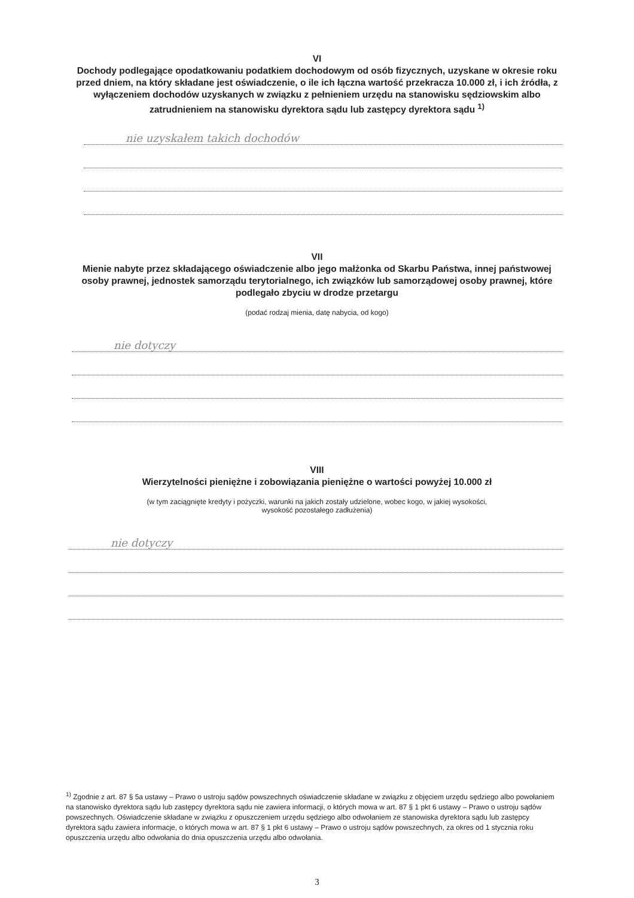VI
Dochody podlegające opodatkowaniu podatkiem dochodowym od osób fizycznych, uzyskane w okresie roku przed dniem, na który składane jest oświadczenie, o ile ich łączna wartość przekracza 10.000 zł, i ich źródła, z wyłączeniem dochodów uzyskanych w związku z pełnieniem urzędu na stanowisku sędziowskim albo zatrudnieniem na stanowisku dyrektora sądu lub zastępcy dyrektora sądu <sup>1)</sup>
nie uzyskałem takich dochodów
VII
Mienie nabyte przez składającego oświadczenie albo jego małżonka od Skarbu Państwa, innej państwowej osoby prawnej, jednostek samorządu terytorialnego, ich związków lub samorządowej osoby prawnej, które podlegało zbyciu w drodze przetargu
(podać rodzaj mienia, datę nabycia, od kogo)
nie dotyczy
VIII
Wierzytelności pieniężne i zobowiązania pieniężne o wartości powyżej 10.000 zł
(w tym zaciągnięte kredyty i pożyczki, warunki na jakich zostały udzielone, wobec kogo, w jakiej wysokości,
wysokość pozostałego zadłużenia)
nie dotyczy
<sup>1)</sup> Zgodnie z art. 87 § 5a ustawy – Prawo o ustroju sądów powszechnych oświadczenie składane w związku z objęciem urzędu sędziego albo powołaniem na stanowisko dyrektora sądu lub zastępcy dyrektora sądu nie zawiera informacji, o których mowa w art. 87 § 1 pkt 6 ustawy – Prawo o ustroju sądów powszechnych. Oświadczenie składane w związku z opuszczeniem urzędu sędziego albo odwołaniem ze stanowiska dyrektora sądu lub zastępcy dyrektora sądu zawiera informacje, o których mowa w art. 87 § 1 pkt 6 ustawy – Prawo o ustroju sądów powszechnych, za okres od 1 stycznia roku opuszczenia urzędu albo odwołania do dnia opuszczenia urzędu albo odwołania.
3